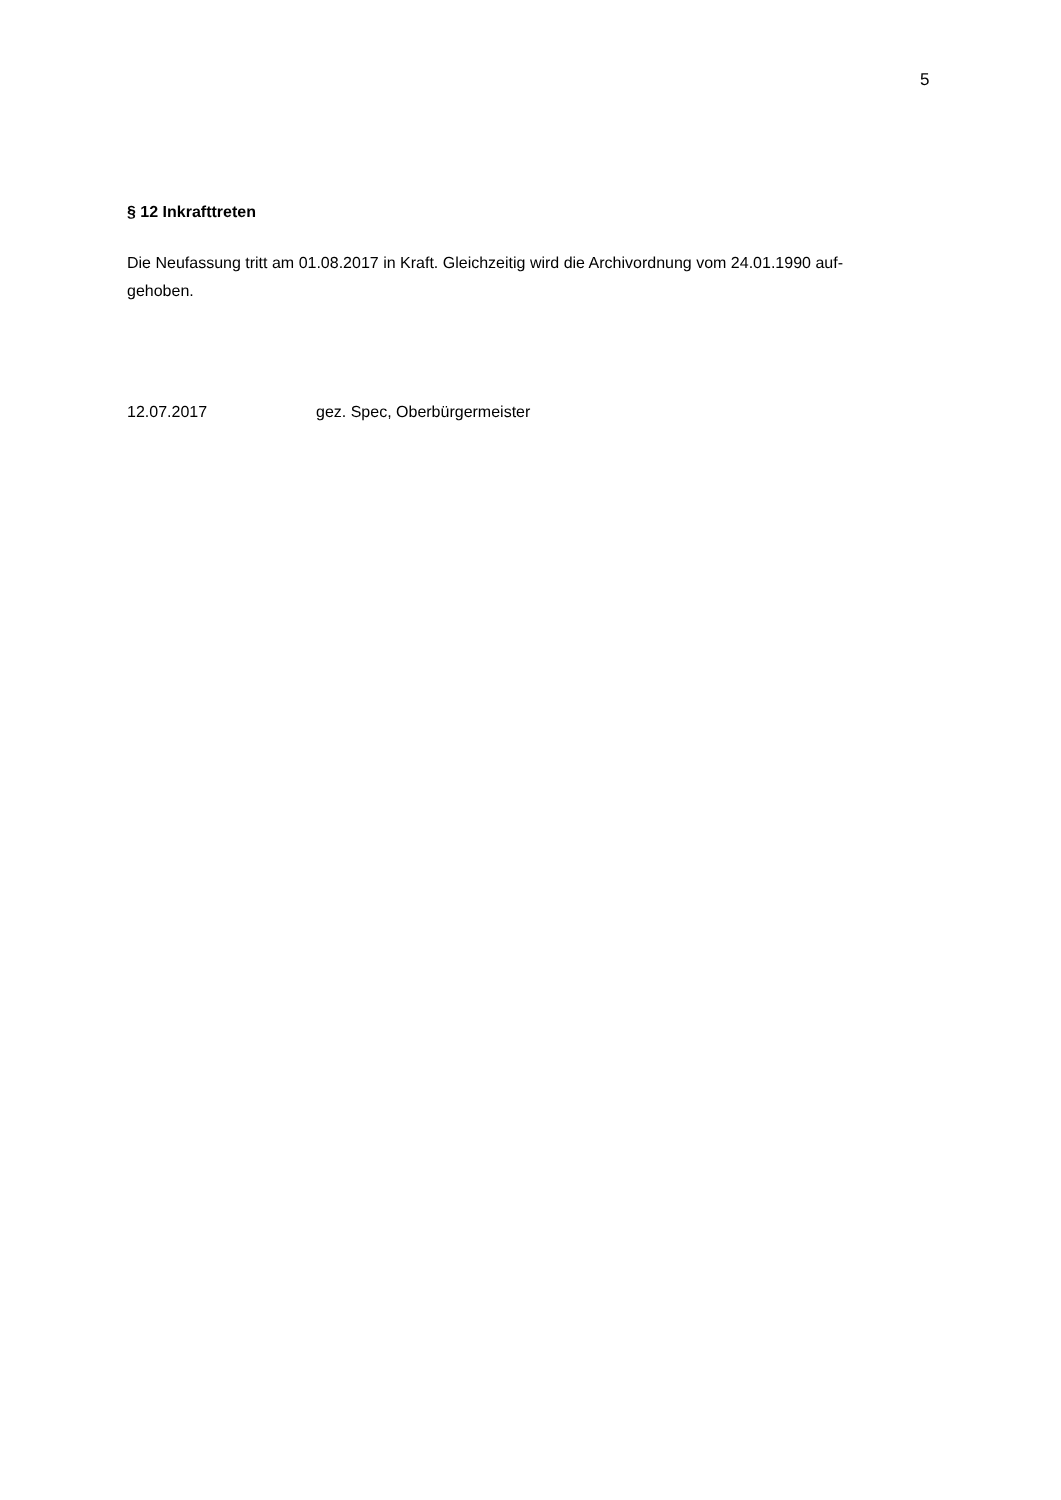5
§ 12 Inkrafttreten
Die Neufassung tritt am 01.08.2017 in Kraft. Gleichzeitig wird die Archivordnung vom 24.01.1990 auf-
gehoben.
12.07.2017 gez. Spec, Oberbürgermeister